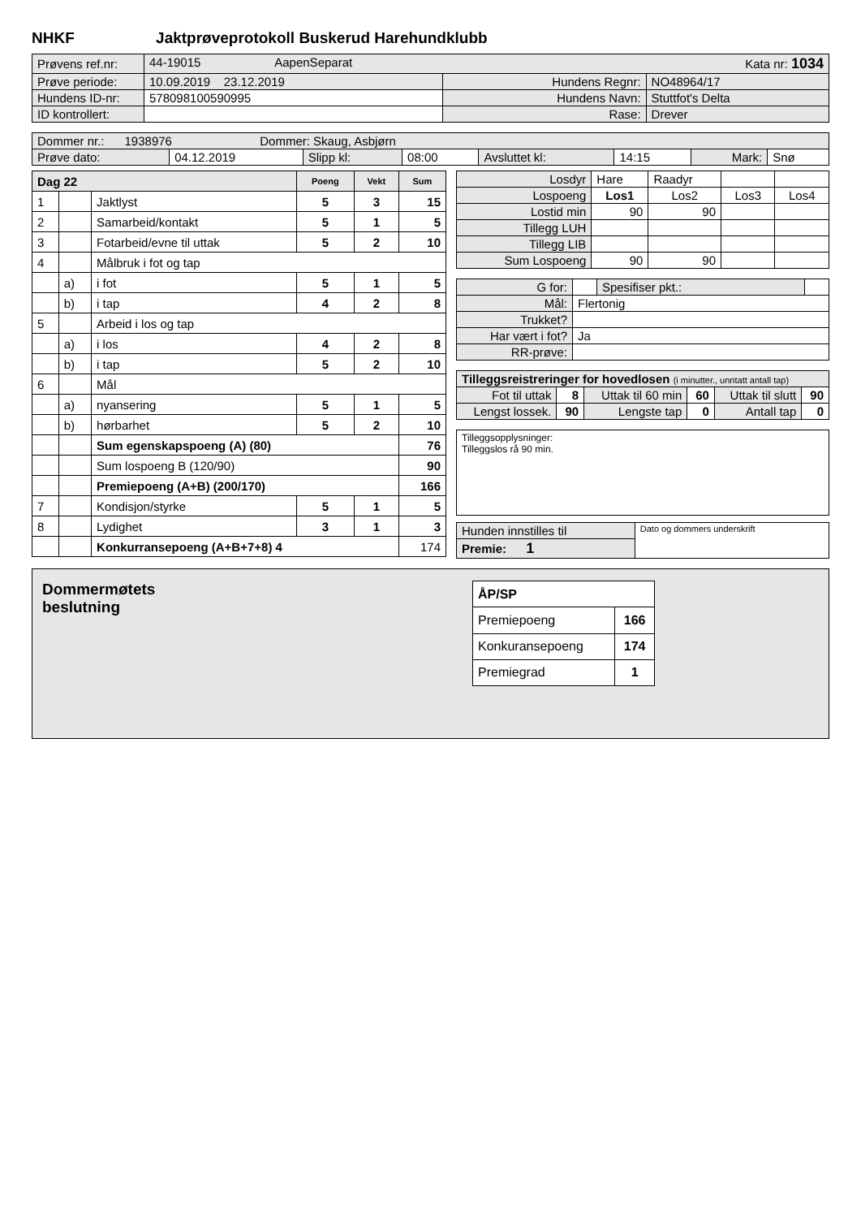NHKF Jaktprøveprotokoll Buskerud Harehundklubb
| Prøvens ref.nr: | 44-19015 AapenSeparat Kata nr: 1034 | | |
| Prøve periode: | 10.09.2019 23.12.2019 | Hundens Regnr: | NO48964/17 |
| Hundens ID-nr: | 578098100590995 | Hundens Navn: | Stuttfot's Delta |
| ID kontrollert: | | Rase: | Drever |
| Dommer nr.: 1938976 Dommer: Skaug, Asbjørn | | | | | | | |
| Prøve dato: | 04.12.2019 | Slipp kl: | 08:00 | Avsluttet kl: | 14:15 | Mark: | Snø |
| Dag 22 | | | Poeng | Vekt | Sum |
| 1 | | Jaktlyst | 5 | 3 | 15 |
| 2 | | Samarbeid/kontakt | 5 | 1 | 5 |
| 3 | | Fotarbeid/evne til uttak | 5 | 2 | 10 |
| 4 | | Målbruk i fot og tap | | | |
| | a) | i fot | 5 | 1 | 5 |
| | b) | i tap | 4 | 2 | 8 |
| 5 | | Arbeid i los og tap | | | |
| | a) | i los | 4 | 2 | 8 |
| | b) | i tap | 5 | 2 | 10 |
| 6 | | Mål | | | |
| | a) | nyansering | 5 | 1 | 5 |
| | b) | hørbarhet | 5 | 2 | 10 |
| | | Sum egenskapspoeng (A) (80) | | | 76 |
| | | Sum lospoeng B (120/90) | | | 90 |
| | | Premiepoeng (A+B) (200/170) | | | 166 |
| 7 | | Kondisjon/styrke | 5 | 1 | 5 |
| 8 | | Lydighet | 3 | 1 | 3 |
| | | Konkurransepoeng (A+B+7+8) 4 | | | 174 |
| Losdyr | Hare | Raadyr | | |
| Lospoeng | Los1 | Los2 | Los3 | Los4 |
| Lostid min | 90 | 90 | | |
| Tillegg LUH | | | | |
| Tillegg LIB | | | | |
| Sum Lospoeng | 90 | 90 | | |
| G for: | | Spesifiser pkt.: | |
| Mål: | Flertonig | | |
| Trukket? | | | |
| Har vært i fot? | Ja | | |
| RR-prøve: | | | |
| Tilleggsreistreringer for hovedlosen (i minutter., unntatt antall tap) | | | | | |
| Fot til uttak | 8 | Uttak til 60 min | 60 | Uttak til slutt | 90 |
| Lengst lossek. | 90 | Lengste tap | 0 | Antall tap | 0 |
Tilleggsopplysninger:
Tilleggslos rå 90 min.
| Hunden innstilles til | Dato og dommers underskrift |
| Premie: 1 | |
Dommermøtets
beslutning
| ÅP/SP | |
| Premiepoeng | 166 |
| Konkuransepoeng | 174 |
| Premiegrad | 1 |